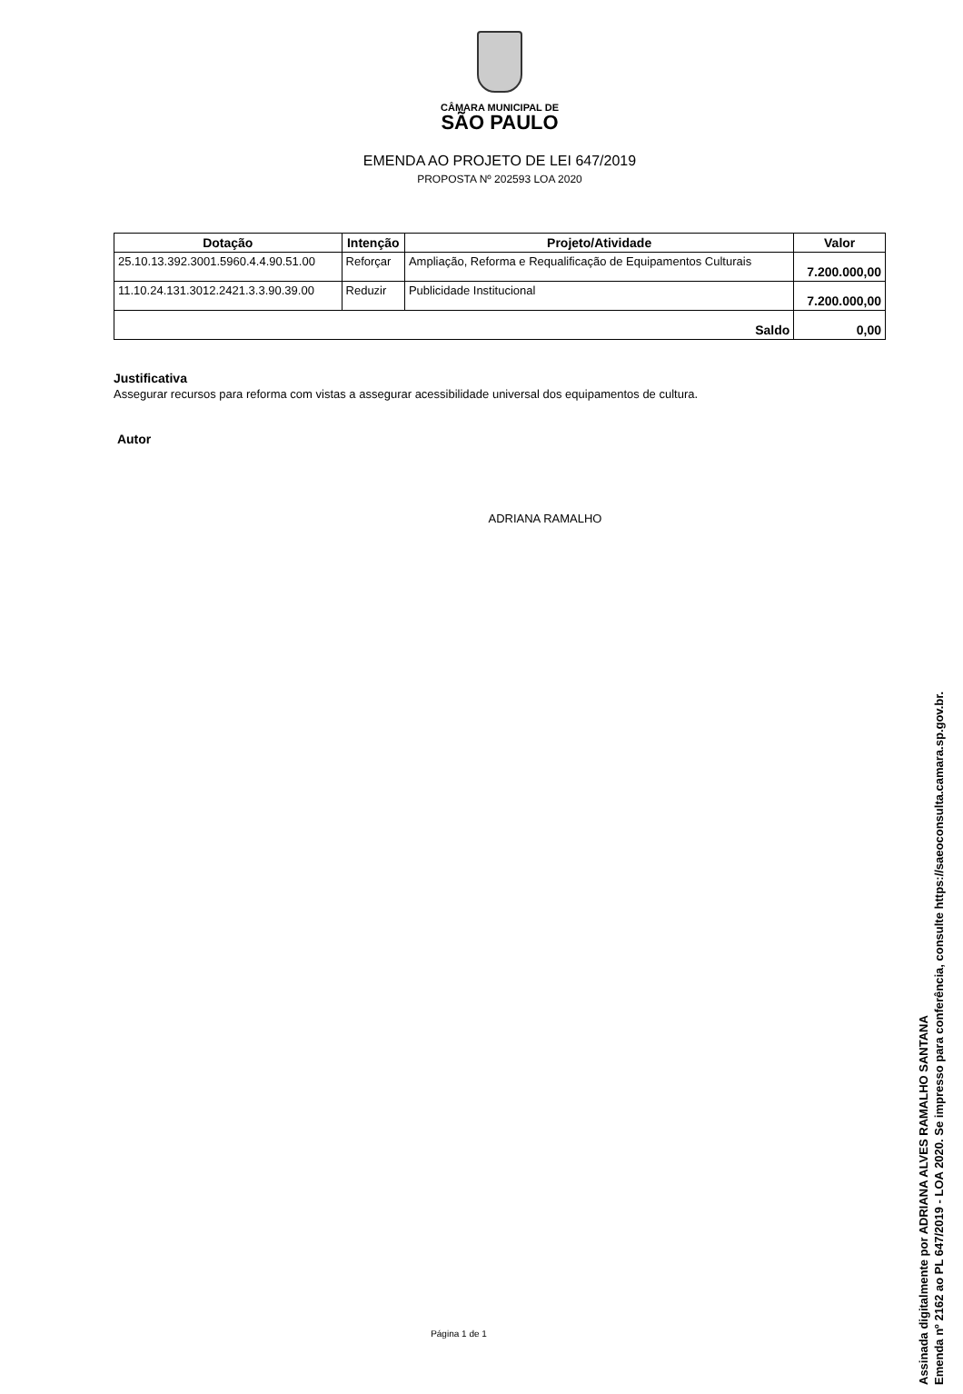CÂMARA MUNICIPAL DE
SÃO PAULO
EMENDA AO PROJETO DE LEI 647/2019
PROPOSTA Nº 202593 LOA 2020
| Dotação | Intenção | Projeto/Atividade | Valor |
| --- | --- | --- | --- |
| 25.10.13.392.3001.5960.4.4.90.51.00 | Reforçar | Ampliação, Reforma e Requalificação de Equipamentos Culturais | 7.200.000,00 |
| 11.10.24.131.3012.2421.3.3.90.39.00 | Reduzir | Publicidade Institucional | 7.200.000,00 |
| Saldo | | | 0,00 |
Justificativa
Assegurar recursos para reforma com vistas a assegurar acessibilidade universal dos equipamentos de cultura.
Autor
ADRIANA RAMALHO
Página 1 de 1
Assinada digitalmente por ADRIANA ALVES RAMALHO SANTANA
Emenda nº 2162 ao PL 647/2019 - LOA 2020. Se impresso para conferência, consulte https://saeoconsulta.camara.sp.gov.br.